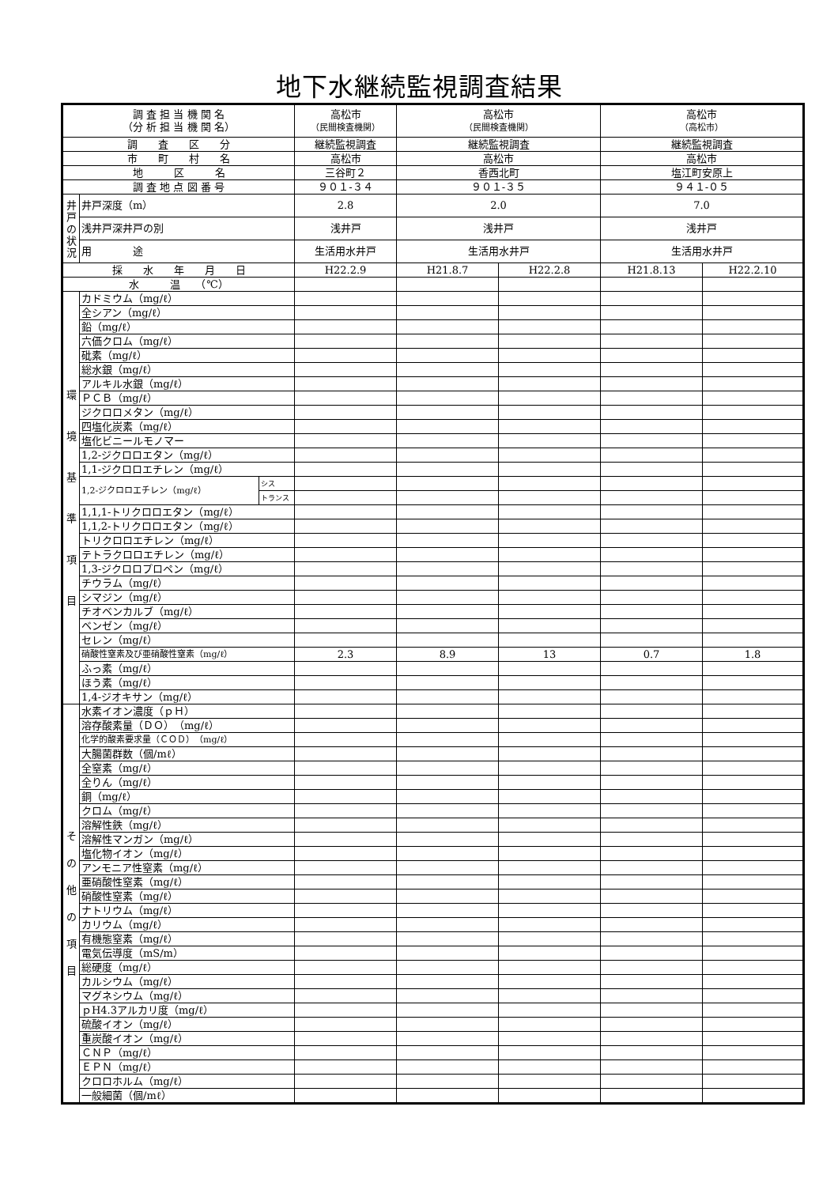地下水継続監視調査結果
| 調 査 担 当 機 関 名 （分 析 担 当 機 関 名） | | | 高松市 （民間検査機関） | 高松市 （民間検査機関） | | 高松市 （高松市） | |
| 調 査 区 分 | | | 継続監視調査 | 継続監視調査 | | 継続監視調査 | |
| 市 町 村 名 | | | 高松市 | 高松市 | | 高松市 | |
| 地 区 名 | | | 三谷町２ | 香西北町 | | 塩江町安原上 | |
| 調 査 地 点 図 番 号 | | | ９０１-３４ | ９０１-３５ | | ９４１-０５ | |
| 井 戸 の 状 況 | 井戸深度（m） | | 2.8 | 2.0 | | 7.0 | |
| | 浅井戸深井戸の別 | | 浅井戸 | 浅井戸 | | 浅井戸 | |
| | 用 途 | | 生活用水井戸 | 生活用水井戸 | | 生活用水井戸 | |
| 採 水 年 月 日 | | | H22.2.9 | H21.8.7 | H22.2.8 | H21.8.13 | H22.2.10 |
| 水 温 （℃） | | | | | | | |
| 環 境 基 準 項 目 | カドミウム（mg/ℓ） | | | | | | |
| | 全シアン（mg/ℓ） | | | | | | |
| | 鉛（mg/ℓ） | | | | | | |
| | 六価クロム（mg/ℓ） | | | | | | |
| | 砒素（mg/ℓ） | | | | | | |
| | 総水銀（mg/ℓ） | | | | | | |
| | アルキル水銀（mg/ℓ） | | | | | | |
| | ＰＣＢ（mg/ℓ） | | | | | | |
| | ジクロロメタン（mg/ℓ） | | | | | | |
| | 四塩化炭素（mg/ℓ） | | | | | | |
| | 塩化ビニールモノマー | | | | | | |
| | 1,2-ジクロロエタン（mg/ℓ） | | | | | | |
| | 1,1-ジクロロエチレン（mg/ℓ） | | | | | | |
| | 1,2-ジクロロエチレン（mg/ℓ） | シス | | | | | |
| | | トランス | | | | | |
| | 1,1,1-トリクロロエタン（mg/ℓ） | | | | | | |
| | 1,1,2-トリクロロエタン（mg/ℓ） | | | | | | |
| | トリクロロエチレン（mg/ℓ） | | | | | | |
| | テトラクロロエチレン（mg/ℓ） | | | | | | |
| | 1,3-ジクロロプロペン（mg/ℓ） | | | | | | |
| | チウラム（mg/ℓ） | | | | | | |
| | シマジン（mg/ℓ） | | | | | | |
| | チオベンカルブ（mg/ℓ） | | | | | | |
| | ベンゼン（mg/ℓ） | | | | | | |
| | セレン（mg/ℓ） | | | | | | |
| | 硝酸性窒素及び亜硝酸性窒素（mg/ℓ） | | 2.3 | 8.9 | 13 | 0.7 | 1.8 |
| | ふっ素（mg/ℓ） | | | | | | |
| | ほう素（mg/ℓ） | | | | | | |
| | 1,4-ジオキサン（mg/ℓ） | | | | | | |
| そ の 他 の 項 目 | 水素イオン濃度（ｐＨ） | | | | | | |
| | 溶存酸素量（ＤＯ）（mg/ℓ） | | | | | | |
| | 化学的酸素要求量（ＣＯＤ）（mg/ℓ） | | | | | | |
| | 大腸菌群数（個/mℓ） | | | | | | |
| | 全窒素（mg/ℓ） | | | | | | |
| | 全りん（mg/ℓ） | | | | | | |
| | 銅（mg/ℓ） | | | | | | |
| | クロム（mg/ℓ） | | | | | | |
| | 溶解性鉄（mg/ℓ） | | | | | | |
| | 溶解性マンガン（mg/ℓ） | | | | | | |
| | 塩化物イオン（mg/ℓ） | | | | | | |
| | アンモニア性窒素（mg/ℓ） | | | | | | |
| | 亜硝酸性窒素（mg/ℓ） | | | | | | |
| | 硝酸性窒素（mg/ℓ） | | | | | | |
| | ナトリウム（mg/ℓ） | | | | | | |
| | カリウム（mg/ℓ） | | | | | | |
| | 有機態窒素（mg/ℓ） | | | | | | |
| | 電気伝導度（mS/m） | | | | | | |
| | 総硬度（mg/ℓ） | | | | | | |
| | カルシウム（mg/ℓ） | | | | | | |
| | マグネシウム（mg/ℓ） | | | | | | |
| | ｐH4.3アルカリ度（mg/ℓ） | | | | | | |
| | 硫酸イオン（mg/ℓ） | | | | | | |
| | 重炭酸イオン（mg/ℓ） | | | | | | |
| | ＣＮＰ（mg/ℓ） | | | | | | |
| | ＥＰＮ（mg/ℓ） | | | | | | |
| | クロロホルム（mg/ℓ） | | | | | | |
| | 一般細菌（個/mℓ） | | | | | | |